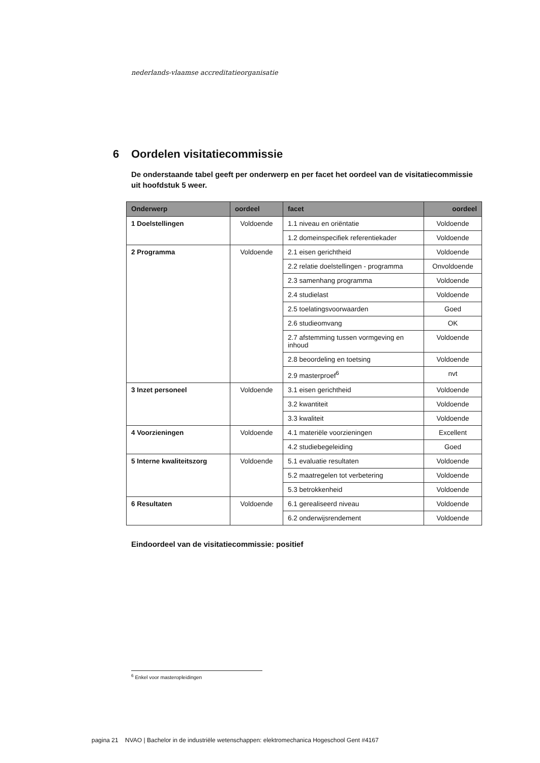nederlands-vlaamse accreditatieorganisatie
6 Oordelen visitatiecommissie
De onderstaande tabel geeft per onderwerp en per facet het oordeel van de visitatiecommissie uit hoofdstuk 5 weer.
| Onderwerp | oordeel | facet | oordeel |
| --- | --- | --- | --- |
| 1 Doelstellingen | Voldoende | 1.1 niveau en oriëntatie | Voldoende |
| | | 1.2 domeinspecifiek referentiekader | Voldoende |
| 2 Programma | Voldoende | 2.1 eisen gerichtheid | Voldoende |
| | | 2.2 relatie doelstellingen - programma | Onvoldoende |
| | | 2.3 samenhang programma | Voldoende |
| | | 2.4 studielast | Voldoende |
| | | 2.5 toelatingsvoorwaarden | Goed |
| | | 2.6 studieomvang | OK |
| | | 2.7 afstemming tussen vormgeving en inhoud | Voldoende |
| | | 2.8 beoordeling en toetsing | Voldoende |
| | | 2.9 masterproef<sup>6</sup> | nvt |
| 3 Inzet personeel | Voldoende | 3.1 eisen gerichtheid | Voldoende |
| | | 3.2 kwantiteit | Voldoende |
| | | 3.3 kwaliteit | Voldoende |
| 4 Voorzieningen | Voldoende | 4.1 materiële voorzieningen | Excellent |
| | | 4.2 studiebegeleiding | Goed |
| 5 Interne kwaliteitszorg | Voldoende | 5.1 evaluatie resultaten | Voldoende |
| | | 5.2 maatregelen tot verbetering | Voldoende |
| | | 5.3 betrokkenheid | Voldoende |
| 6 Resultaten | Voldoende | 6.1 gerealiseerd niveau | Voldoende |
| | | 6.2 onderwijsrendement | Voldoende |
Eindoordeel van de visitatiecommissie: positief
<sup>6</sup> Enkel voor masteropleidingen
pagina 21 NVAO | Bachelor in de industriële wetenschappen: elektromechanica Hogeschool Gent #4167